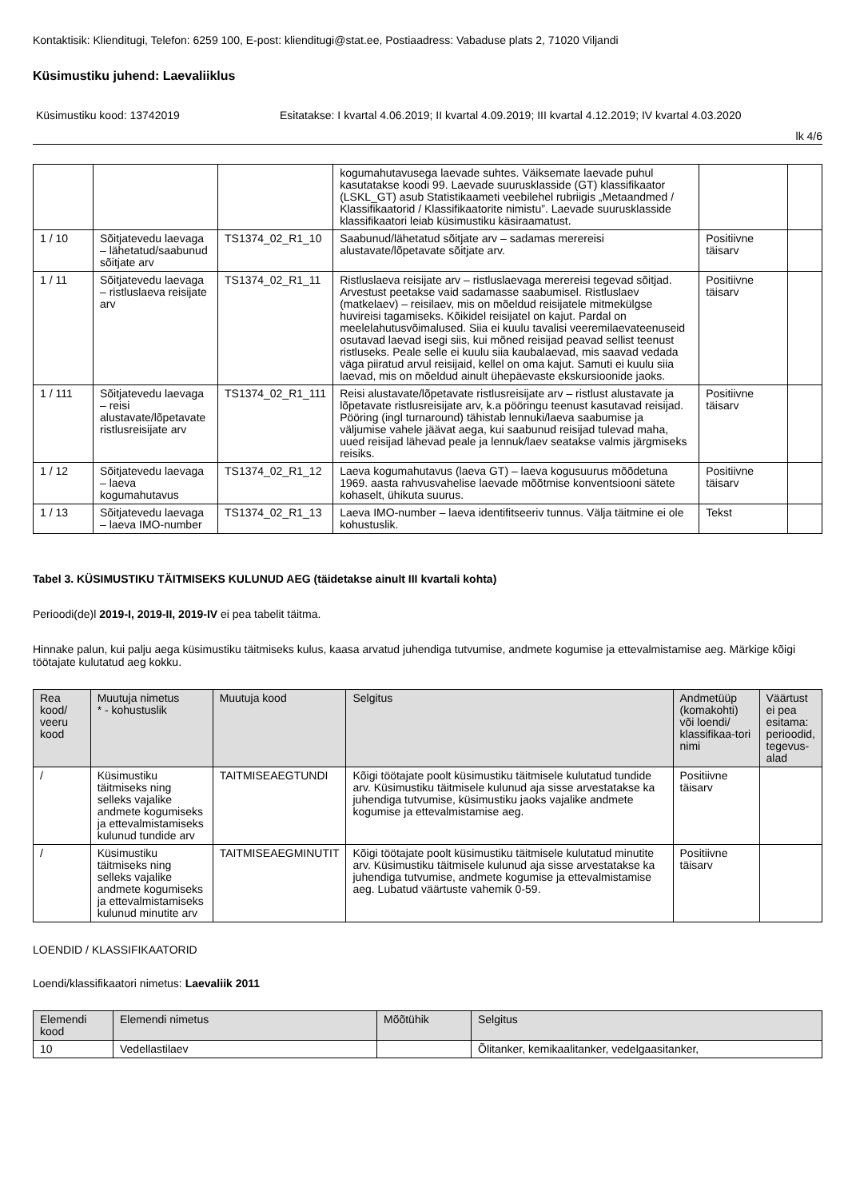Kontaktisik: Klienditugi, Telefon: 6259 100, E-post: klienditugi@stat.ee, Postiaadress: Vabaduse plats 2, 71020 Viljandi
Küsimustiku juhend: Laevaliiklus
Küsimustiku kood: 13742019 Esitatakse: I kvartal 4.06.2019; II kvartal 4.09.2019; III kvartal 4.12.2019; IV kvartal 4.03.2020
lk 4/6
| | | | kogumahutavusega laevade suhtes. Väiksemate laevade puhul kasutatakse koodi 99. Laevade suurusklasside (GT) klassifikaator (LSKL_GT) asub Statistikaameti veebilehel rubriigis „Metaandmed / Klassifikaatorid / Klassifikaatorite nimistu”. Laevade suurusklasside klassifikaatori leiab küsimustiku käsiraamatust. | | |
| 1 / 10 | Sõitjatevedu laevaga – lähetatud/saabunud sõitjate arv | TS1374_02_R1_10 | Saabunud/lähetatud sõitjate arv – sadamas merereisi alustavate/lõpetavate sõitjate arv. | Positiivne täisarv | |
| 1 / 11 | Sõitjatevedu laevaga – ristluslaeva reisijate arv | TS1374_02_R1_11 | Ristluslaeva reisijate arv – ristluslaevaga merereisi tegevad sõitjad. Arvestust peetakse vaid sadamasse saabumisel. Ristluslaev (matkelaev) – reisilaev, mis on mõeldud reisijatele mitmekülgse huvireisi tagamiseks. Kõikidel reisijatel on kajut. Pardal on meelelahutusvõimalused. Siia ei kuulu tavalisi veeremilaevateenuseid osutavad laevad isegi siis, kui mõned reisijad peavad sellist teenust ristluseks. Peale selle ei kuulu siia kaubalaevad, mis saavad vedada väga piiratud arvul reisijaid, kellel on oma kajut. Samuti ei kuulu siia laevad, mis on mõeldud ainult ühepäevaste ekskursioonide jaoks. | Positiivne täisarv | |
| 1 / 111 | Sõitjatevedu laevaga – reisi alustavate/lõpetavate ristlusreisijate arv | TS1374_02_R1_111 | Reisi alustavate/lõpetavate ristlusreisijate arv – ristlust alustavate ja lõpetavate ristlusreisijate arv, k.a pööringu teenust kasutavad reisijad. Pööring (ingl turnaround) tähistab lennuki/laeva saabumise ja väljumise vahele jäävat aega, kui saabunud reisijad tulevad maha, uued reisijad lähevad peale ja lennuk/laev seatakse valmis järgmiseks reisiks. | Positiivne täisarv | |
| 1 / 12 | Sõitjatevedu laevaga – laeva kogumahutavus | TS1374_02_R1_12 | Laeva kogumahutavus (laeva GT) – laeva kogusuurus mõõdetuna 1969. aasta rahvusvahelise laevade mõõtmise konventsiooni sätete kohaselt, ühikuta suurus. | Positiivne täisarv | |
| 1 / 13 | Sõitjatevedu laevaga – laeva IMO-number | TS1374_02_R1_13 | Laeva IMO-number – laeva identifitseeriv tunnus. Välja täitmine ei ole kohustuslik. | Tekst | |
Tabel 3. KÜSIMUSTIKU TÄITMISEKS KULUNUD AEG (täidetakse ainult III kvartali kohta)
Perioodi(de)l 2019-I, 2019-II, 2019-IV ei pea tabelit täitma.
Hinnake palun, kui palju aega küsimustiku täitmiseks kulus, kaasa arvatud juhendiga tutvumise, andmete kogumise ja ettevalmistamise aeg. Märkige kõigi töötajate kulutatud aeg kokku.
| Rea kood/ veeru kood | Muutuja nimetus * - kohustuslik | Muutuja kood | Selgitus | Andmetüüp (komakohti) või loendi/ klassifikaa-tori nimi | Väärtust ei pea esitama: perioodid, tegevus-alad |
| --- | --- | --- | --- | --- | --- |
| / | Küsimustiku täitmiseks ning selleks vajalike andmete kogumiseks ja ettevalmistamiseks kulunud tundide arv | TAITMISEAEGTUNDI | Kõigi töötajate poolt küsimustiku täitmisele kulutatud tundide arv. Küsimustiku täitmisele kulunud aja sisse arvestatakse ka juhendiga tutvumise, küsimustiku jaoks vajalike andmete kogumise ja ettevalmistamise aeg. | Positiivne täisarv | |
| / | Küsimustiku täitmiseks ning selleks vajalike andmete kogumiseks ja ettevalmistamiseks kulunud minutite arv | TAITMISEAEGMINUTIT | Kõigi töötajate poolt küsimustiku täitmisele kulutatud minutite arv. Küsimustiku täitmisele kulunud aja sisse arvestatakse ka juhendiga tutvumise, andmete kogumise ja ettevalmistamise aeg. Lubatud väärtuste vahemik 0-59. | Positiivne täisarv | |
LOENDID / KLASSIFIKAATORID
Loendi/klassifikaatori nimetus: Laevaliik 2011
| Elemendi kood | Elemendi nimetus | Mõõtühik | Selgitus |
| --- | --- | --- | --- |
| 10 | Vedellastilaev | | Õlitanker, kemikaalitanker, vedelgaasitanker, |